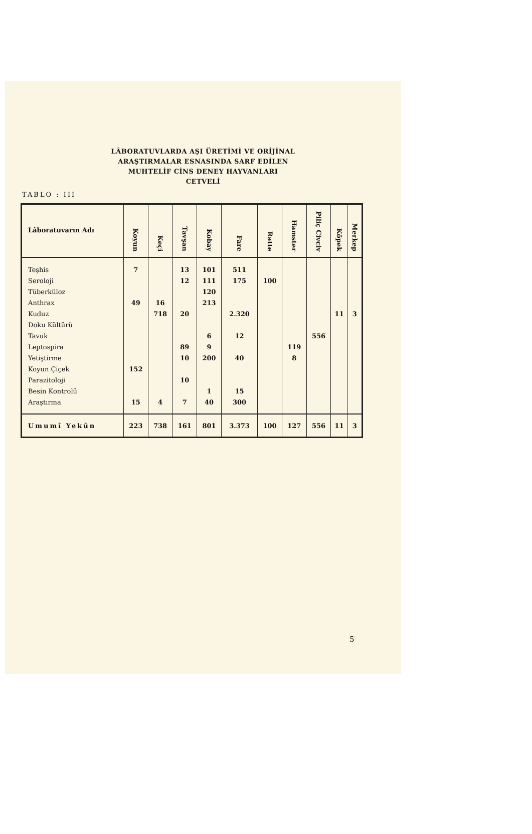LÂBORATUVLARDA AŞI ÜRETİMİ VE ORİJİNAL
ARAŞTIRMALAR ESNASINDA SARF EDİLEN
MUHTELİF CİNS DENEY HAYVANLARI
CETVELİ
TABLO : III
| Lâboratuvarın Adı | Koyun | Keçi | Tavşan | Kobay | Fare | Ratte | Hamster | Piliç Civciv | Köpek | Merkep |
| --- | --- | --- | --- | --- | --- | --- | --- | --- | --- | --- |
| Teşhis | 7 | | 13 | 101 | 511 | | | | | |
| Seroloji | | | 12 | 111 | 175 | 100 | | | | |
| Tüberküloz | | | | 120 | | | | | | |
| Anthrax | 49 | 16 | | 213 | | | | | | |
| Kuduz | | 718 | 20 | | 2.320 | | | | 11 | 3 |
| Doku Kültürü | | | | | | | | | | |
| Tavuk | | | | 6 | 12 | | | 556 | | |
| Leptospira | | | 89 | 9 | | | 119 | | | |
| Yetiştirme | | | 10 | 200 | 40 | | 8 | | | |
| Koyun Çiçek | 152 | | | | | | | | | |
| Parazitoloji | | | 10 | | | | | | | |
| Besin Kontrolü | | | | 1 | 15 | | | | | |
| Araştırma | 15 | 4 | 7 | 40 | 300 | | | | | |
| Umumî Yekûn | 223 | 738 | 161 | 801 | 3.373 | 100 | 127 | 556 | 11 | 3 |
5